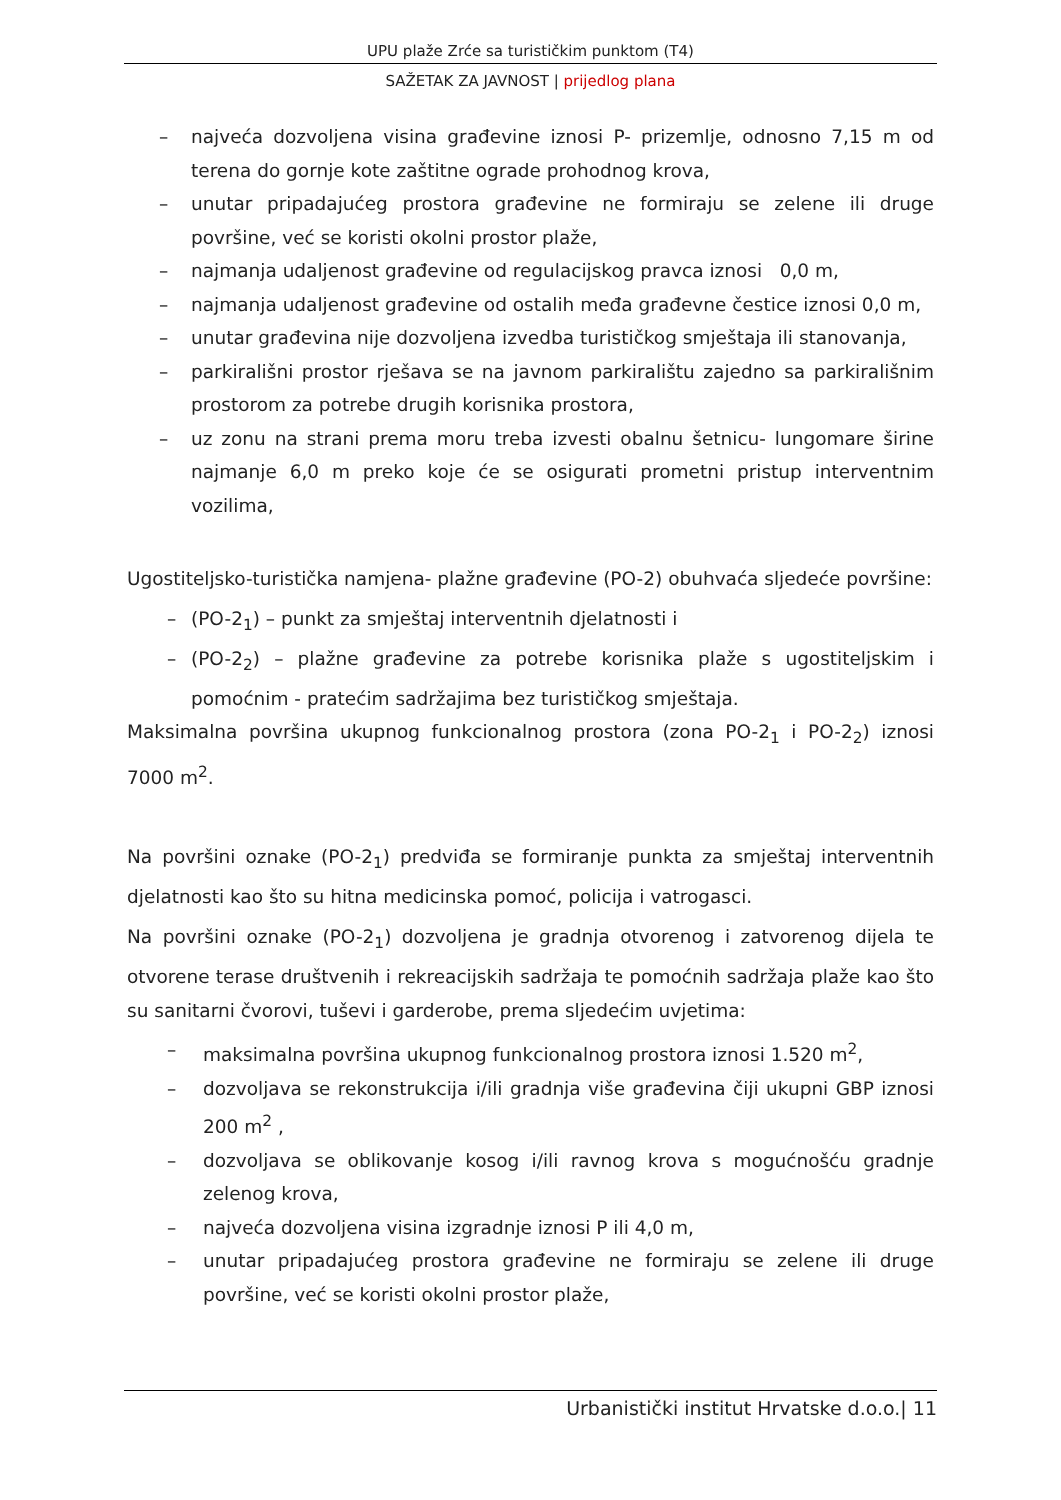UPU plaže Zrće sa turističkim punktom (T4)
SAŽETAK ZA JAVNOST | prijedlog plana
– najveća dozvoljena visina građevine iznosi P- prizemlje, odnosno 7,15 m od terena do gornje kote zaštitne ograde prohodnog krova,
– unutar pripadajućeg prostora građevine ne formiraju se zelene ili druge površine, već se koristi okolni prostor plaže,
– najmanja udaljenost građevine od regulacijskog pravca iznosi 0,0 m,
– najmanja udaljenost građevine od ostalih međa građevne čestice iznosi 0,0 m,
– unutar građevina nije dozvoljena izvedba turističkog smještaja ili stanovanja,
– parkirališni prostor rješava se na javnom parkiralištu zajedno sa parkirališnim prostorom za potrebe drugih korisnika prostora,
– uz zonu na strani prema moru treba izvesti obalnu šetnicu- lungomare širine najmanje 6,0 m preko koje će se osigurati prometni pristup interventnim vozilima,
Ugostiteljsko-turistička namjena- plažne građevine (PO-2) obuhvaća sljedeće površine:
– (PO-2<sub>1</sub>) – punkt za smještaj interventnih djelatnosti i
– (PO-2<sub>2</sub>) – plažne građevine za potrebe korisnika plaže s ugostiteljskim i pomoćnim - pratećim sadržajima bez turističkog smještaja.
Maksimalna površina ukupnog funkcionalnog prostora (zona PO-2<sub>1</sub> i PO-2<sub>2</sub>) iznosi 7000 m<sup>2</sup>.
Na površini oznake (PO-2<sub>1</sub>) predviđa se formiranje punkta za smještaj interventnih djelatnosti kao što su hitna medicinska pomoć, policija i vatrogasci.
Na površini oznake (PO-2<sub>1</sub>) dozvoljena je gradnja otvorenog i zatvorenog dijela te otvorene terase društvenih i rekreacijskih sadržaja te pomoćnih sadržaja plaže kao što su sanitarni čvorovi, tuševi i garderobe, prema sljedećim uvjetima:
– maksimalna površina ukupnog funkcionalnog prostora iznosi 1.520 m<sup>2</sup>,
– dozvoljava se rekonstrukcija i/ili gradnja više građevina čiji ukupni GBP iznosi 200 m<sup>2</sup> ,
– dozvoljava se oblikovanje kosog i/ili ravnog krova s mogućnošću gradnje zelenog krova,
– najveća dozvoljena visina izgradnje iznosi P ili 4,0 m,
– unutar pripadajućeg prostora građevine ne formiraju se zelene ili druge površine, već se koristi okolni prostor plaže,
Urbanistički institut Hrvatske d.o.o.| 11